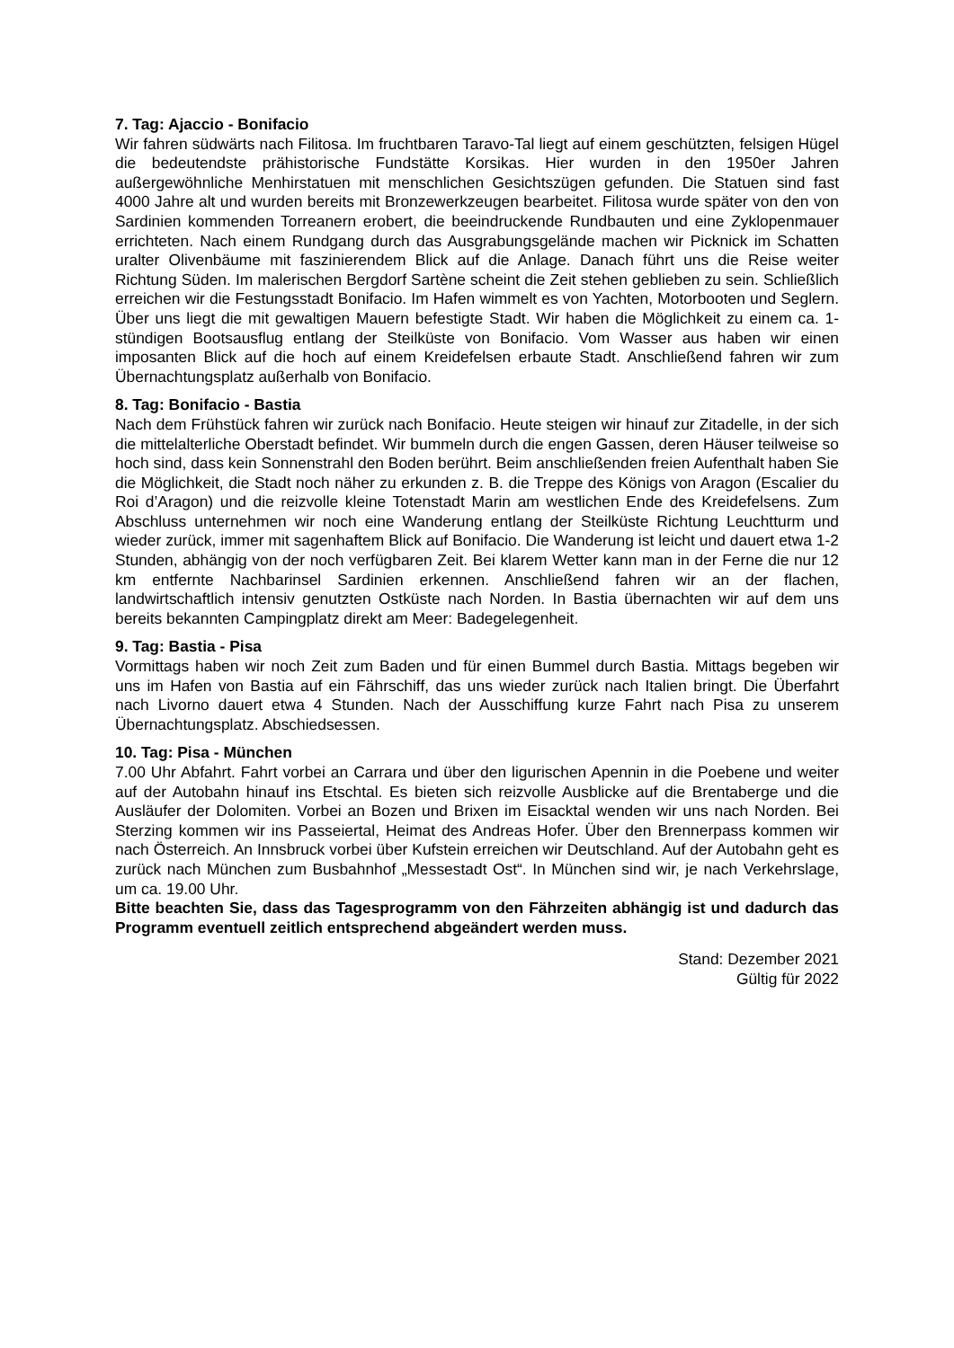7. Tag: Ajaccio - Bonifacio
Wir fahren südwärts nach Filitosa. Im fruchtbaren Taravo-Tal liegt auf einem geschützten, felsigen Hügel die bedeutendste prähistorische Fundstätte Korsikas. Hier wurden in den 1950er Jahren außergewöhnliche Menhirstatuen mit menschlichen Gesichtszügen gefunden. Die Statuen sind fast 4000 Jahre alt und wurden bereits mit Bronzewerkzeugen bearbeitet. Filitosa wurde später von den von Sardinien kommenden Torreanern erobert, die beeindruckende Rundbauten und eine Zyklopenmauer errichteten. Nach einem Rundgang durch das Ausgrabungsgelände machen wir Picknick im Schatten uralter Olivenbäume mit faszinierendem Blick auf die Anlage. Danach führt uns die Reise weiter Richtung Süden. Im malerischen Bergdorf Sartène scheint die Zeit stehen geblieben zu sein. Schließlich erreichen wir die Festungsstadt Bonifacio. Im Hafen wimmelt es von Yachten, Motorbooten und Seglern. Über uns liegt die mit gewaltigen Mauern befestigte Stadt. Wir haben die Möglichkeit zu einem ca. 1-stündigen Bootsausflug entlang der Steilküste von Bonifacio. Vom Wasser aus haben wir einen imposanten Blick auf die hoch auf einem Kreidefelsen erbaute Stadt. Anschließend fahren wir zum Übernachtungsplatz außerhalb von Bonifacio.
8. Tag: Bonifacio - Bastia
Nach dem Frühstück fahren wir zurück nach Bonifacio. Heute steigen wir hinauf zur Zitadelle, in der sich die mittelalterliche Oberstadt befindet. Wir bummeln durch die engen Gassen, deren Häuser teilweise so hoch sind, dass kein Sonnenstrahl den Boden berührt. Beim anschließenden freien Aufenthalt haben Sie die Möglichkeit, die Stadt noch näher zu erkunden z. B. die Treppe des Königs von Aragon (Escalier du Roi d’Aragon) und die reizvolle kleine Totenstadt Marin am westlichen Ende des Kreidefelsens. Zum Abschluss unternehmen wir noch eine Wanderung entlang der Steilküste Richtung Leuchtturm und wieder zurück, immer mit sagenhaftem Blick auf Bonifacio. Die Wanderung ist leicht und dauert etwa 1-2 Stunden, abhängig von der noch verfügbaren Zeit. Bei klarem Wetter kann man in der Ferne die nur 12 km entfernte Nachbarinsel Sardinien erkennen. Anschließend fahren wir an der flachen, landwirtschaftlich intensiv genutzten Ostküste nach Norden. In Bastia übernachten wir auf dem uns bereits bekannten Campingplatz direkt am Meer: Badegelegenheit.
9. Tag: Bastia - Pisa
Vormittags haben wir noch Zeit zum Baden und für einen Bummel durch Bastia. Mittags begeben wir uns im Hafen von Bastia auf ein Fährschiff, das uns wieder zurück nach Italien bringt. Die Überfahrt nach Livorno dauert etwa 4 Stunden. Nach der Ausschiffung kurze Fahrt nach Pisa zu unserem Übernachtungsplatz. Abschiedsessen.
10. Tag: Pisa - München
7.00 Uhr Abfahrt. Fahrt vorbei an Carrara und über den ligurischen Apennin in die Poebene und weiter auf der Autobahn hinauf ins Etschtal. Es bieten sich reizvolle Ausblicke auf die Brentaberge und die Ausläufer der Dolomiten. Vorbei an Bozen und Brixen im Eisacktal wenden wir uns nach Norden. Bei Sterzing kommen wir ins Passeiertal, Heimat des Andreas Hofer. Über den Brennerpass kommen wir nach Österreich. An Innsbruck vorbei über Kufstein erreichen wir Deutschland. Auf der Autobahn geht es zurück nach München zum Busbahnhof „Messestadt Ost“. In München sind wir, je nach Verkehrslage, um ca. 19.00 Uhr.
Bitte beachten Sie, dass das Tagesprogramm von den Fährzeiten abhängig ist und dadurch das Programm eventuell zeitlich entsprechend abgeändert werden muss.
Stand: Dezember 2021
Gültig für 2022